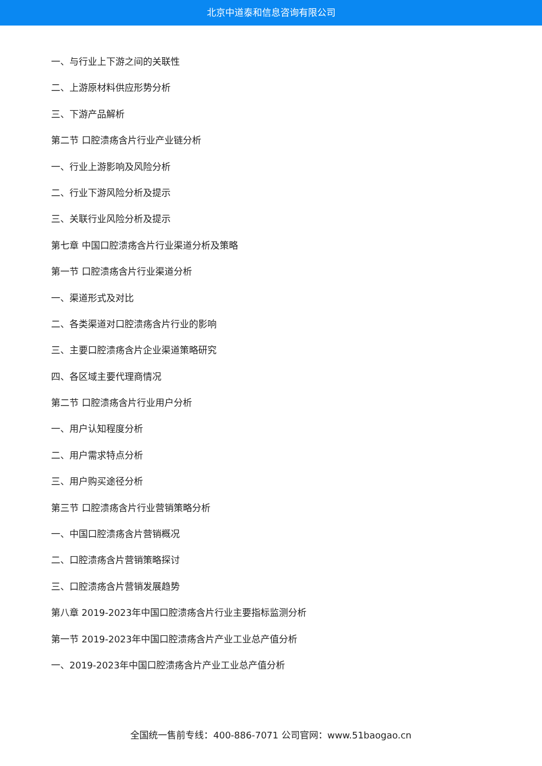北京中道泰和信息咨询有限公司
一、与行业上下游之间的关联性
二、上游原材料供应形势分析
三、下游产品解析
第二节 口腔溃疡含片行业产业链分析
一、行业上游影响及风险分析
二、行业下游风险分析及提示
三、关联行业风险分析及提示
第七章 中国口腔溃疡含片行业渠道分析及策略
第一节 口腔溃疡含片行业渠道分析
一、渠道形式及对比
二、各类渠道对口腔溃疡含片行业的影响
三、主要口腔溃疡含片企业渠道策略研究
四、各区域主要代理商情况
第二节 口腔溃疡含片行业用户分析
一、用户认知程度分析
二、用户需求特点分析
三、用户购买途径分析
第三节 口腔溃疡含片行业营销策略分析
一、中国口腔溃疡含片营销概况
二、口腔溃疡含片营销策略探讨
三、口腔溃疡含片营销发展趋势
第八章 2019-2023年中国口腔溃疡含片行业主要指标监测分析
第一节 2019-2023年中国口腔溃疡含片产业工业总产值分析
一、2019-2023年中国口腔溃疡含片产业工业总产值分析
全国统一售前专线：400-886-7071 公司官网：www.51baogao.cn